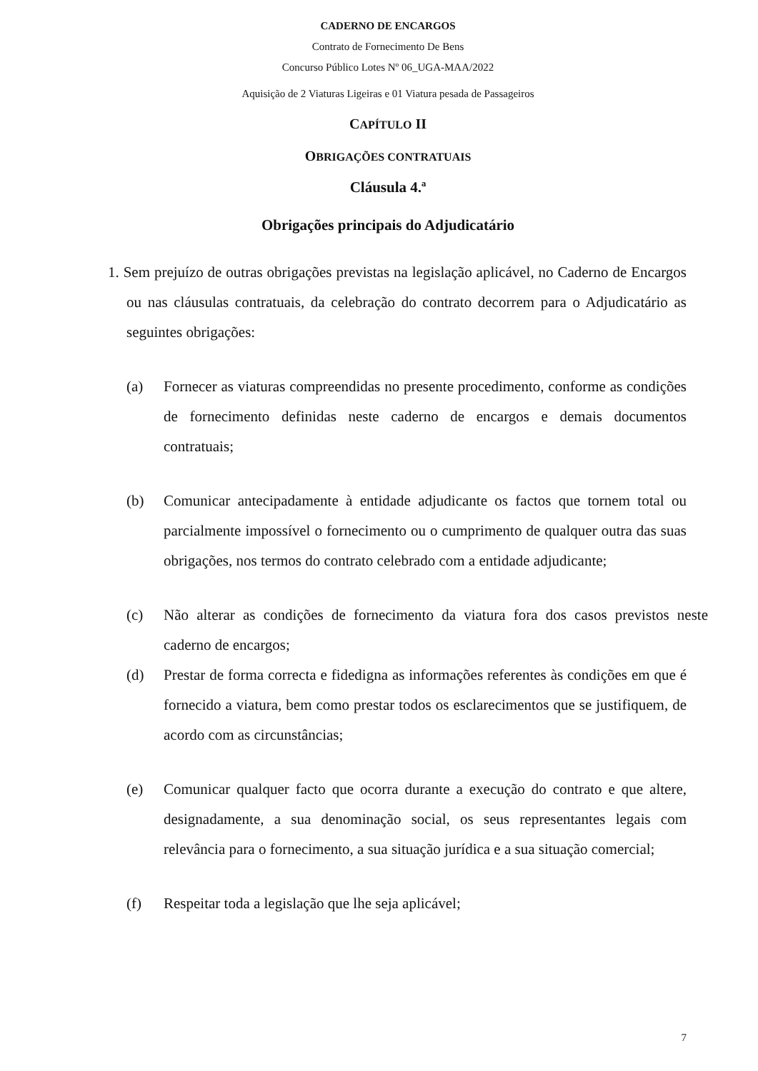CADERNO DE ENCARGOS
Contrato de Fornecimento De Bens
Concurso Público Lotes Nº 06_UGA-MAA/2022
Aquisição de 2 Viaturas Ligeiras e 01 Viatura pesada de Passageiros
CAPÍTULO II
OBRIGAÇÕES CONTRATUAIS
Cláusula 4.ª
Obrigações principais do Adjudicatário
1. Sem prejuízo de outras obrigações previstas na legislação aplicável, no Caderno de Encargos ou nas cláusulas contratuais, da celebração do contrato decorrem para o Adjudicatário as seguintes obrigações:
(a) Fornecer as viaturas compreendidas no presente procedimento, conforme as condições de fornecimento definidas neste caderno de encargos e demais documentos contratuais;
(b) Comunicar antecipadamente à entidade adjudicante os factos que tornem total ou parcialmente impossível o fornecimento ou o cumprimento de qualquer outra das suas obrigações, nos termos do contrato celebrado com a entidade adjudicante;
(c) Não alterar as condições de fornecimento da viatura fora dos casos previstos neste caderno de encargos;
(d) Prestar de forma correcta e fidedigna as informações referentes às condições em que é fornecido a viatura, bem como prestar todos os esclarecimentos que se justifiquem, de acordo com as circunstâncias;
(e) Comunicar qualquer facto que ocorra durante a execução do contrato e que altere, designadamente, a sua denominação social, os seus representantes legais com relevância para o fornecimento, a sua situação jurídica e a sua situação comercial;
(f) Respeitar toda a legislação que lhe seja aplicável;
7